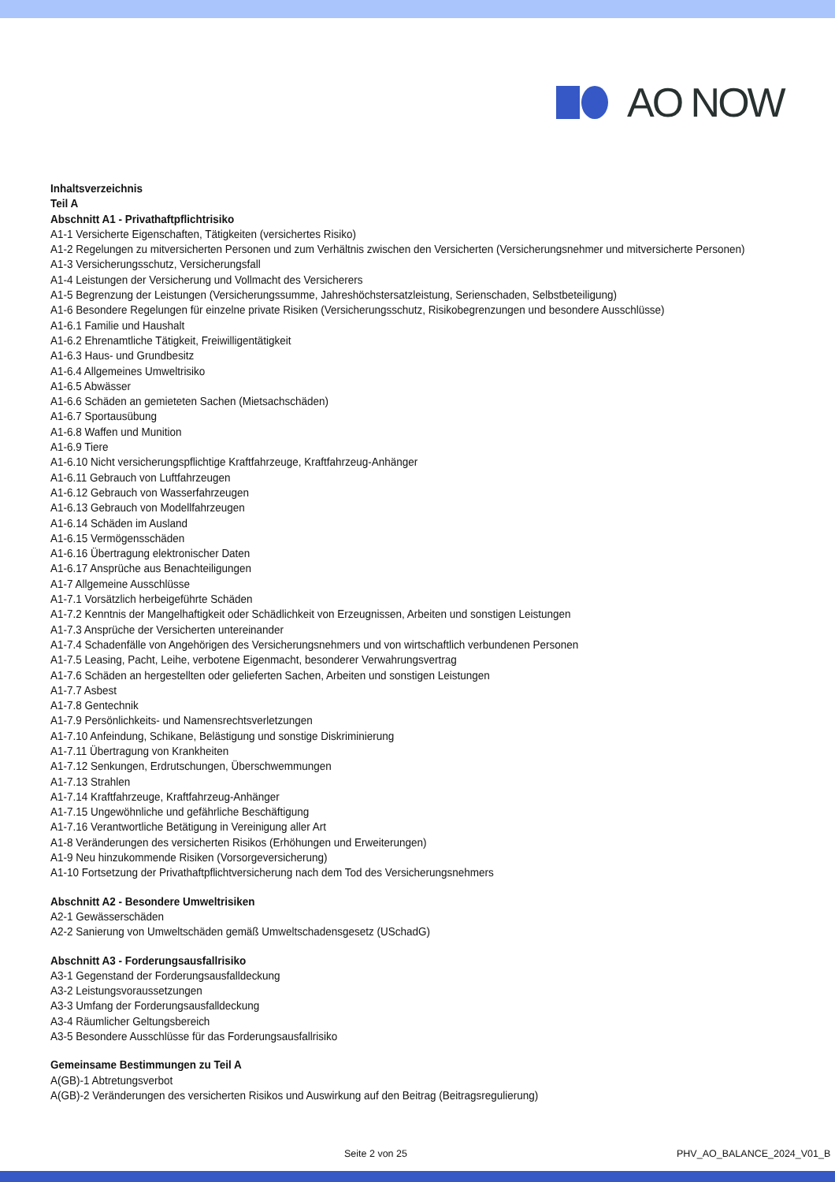AO NOW
Inhaltsverzeichnis
Teil A
Abschnitt A1 - Privathaftpflichtrisiko
A1-1 Versicherte Eigenschaften, Tätigkeiten (versichertes Risiko)
A1-2 Regelungen zu mitversicherten Personen und zum Verhältnis zwischen den Versicherten (Versicherungsnehmer und mitversicherte Personen)
A1-3 Versicherungsschutz, Versicherungsfall
A1-4 Leistungen der Versicherung und Vollmacht des Versicherers
A1-5 Begrenzung der Leistungen (Versicherungssumme, Jahreshöchstersatzleistung, Serienschaden, Selbstbeteiligung)
A1-6 Besondere Regelungen für einzelne private Risiken (Versicherungsschutz, Risikobegrenzungen und besondere Ausschlüsse)
A1-6.1 Familie und Haushalt
A1-6.2 Ehrenamtliche Tätigkeit, Freiwilligentätigkeit
A1-6.3 Haus- und Grundbesitz
A1-6.4 Allgemeines Umweltrisiko
A1-6.5 Abwässer
A1-6.6 Schäden an gemieteten Sachen (Mietsachschäden)
A1-6.7 Sportausübung
A1-6.8 Waffen und Munition
A1-6.9 Tiere
A1-6.10 Nicht versicherungspflichtige Kraftfahrzeuge, Kraftfahrzeug-Anhänger
A1-6.11 Gebrauch von Luftfahrzeugen
A1-6.12 Gebrauch von Wasserfahrzeugen
A1-6.13 Gebrauch von Modellfahrzeugen
A1-6.14 Schäden im Ausland
A1-6.15 Vermögensschäden
A1-6.16 Übertragung elektronischer Daten
A1-6.17 Ansprüche aus Benachteiligungen
A1-7 Allgemeine Ausschlüsse
A1-7.1 Vorsätzlich herbeigeführte Schäden
A1-7.2 Kenntnis der Mangelhaftigkeit oder Schädlichkeit von Erzeugnissen, Arbeiten und sonstigen Leistungen
A1-7.3 Ansprüche der Versicherten untereinander
A1-7.4 Schadenfälle von Angehörigen des Versicherungsnehmers und von wirtschaftlich verbundenen Personen
A1-7.5 Leasing, Pacht, Leihe, verbotene Eigenmacht, besonderer Verwahrungsvertrag
A1-7.6 Schäden an hergestellten oder gelieferten Sachen, Arbeiten und sonstigen Leistungen
A1-7.7 Asbest
A1-7.8 Gentechnik
A1-7.9 Persönlichkeits- und Namensrechtsverletzungen
A1-7.10 Anfeindung, Schikane, Belästigung und sonstige Diskriminierung
A1-7.11 Übertragung von Krankheiten
A1-7.12 Senkungen, Erdrutschungen, Überschwemmungen
A1-7.13 Strahlen
A1-7.14 Kraftfahrzeuge, Kraftfahrzeug-Anhänger
A1-7.15 Ungewöhnliche und gefährliche Beschäftigung
A1-7.16 Verantwortliche Betätigung in Vereinigung aller Art
A1-8 Veränderungen des versicherten Risikos (Erhöhungen und Erweiterungen)
A1-9 Neu hinzukommende Risiken (Vorsorgeversicherung)
A1-10 Fortsetzung der Privathaftpflichtversicherung nach dem Tod des Versicherungsnehmers
Abschnitt A2 - Besondere Umweltrisiken
A2-1 Gewässerschäden
A2-2 Sanierung von Umweltschäden gemäß Umweltschadensgesetz (USchadG)
Abschnitt A3 - Forderungsausfallrisiko
A3-1 Gegenstand der Forderungsausfalldeckung
A3-2 Leistungsvoraussetzungen
A3-3 Umfang der Forderungsausfalldeckung
A3-4 Räumlicher Geltungsbereich
A3-5 Besondere Ausschlüsse für das Forderungsausfallrisiko
Gemeinsame Bestimmungen zu Teil A
A(GB)-1 Abtretungsverbot
A(GB)-2 Veränderungen des versicherten Risikos und Auswirkung auf den Beitrag (Beitragsregulierung)
Seite 2 von 25 PHV_AO_BALANCE_2024_V01_B